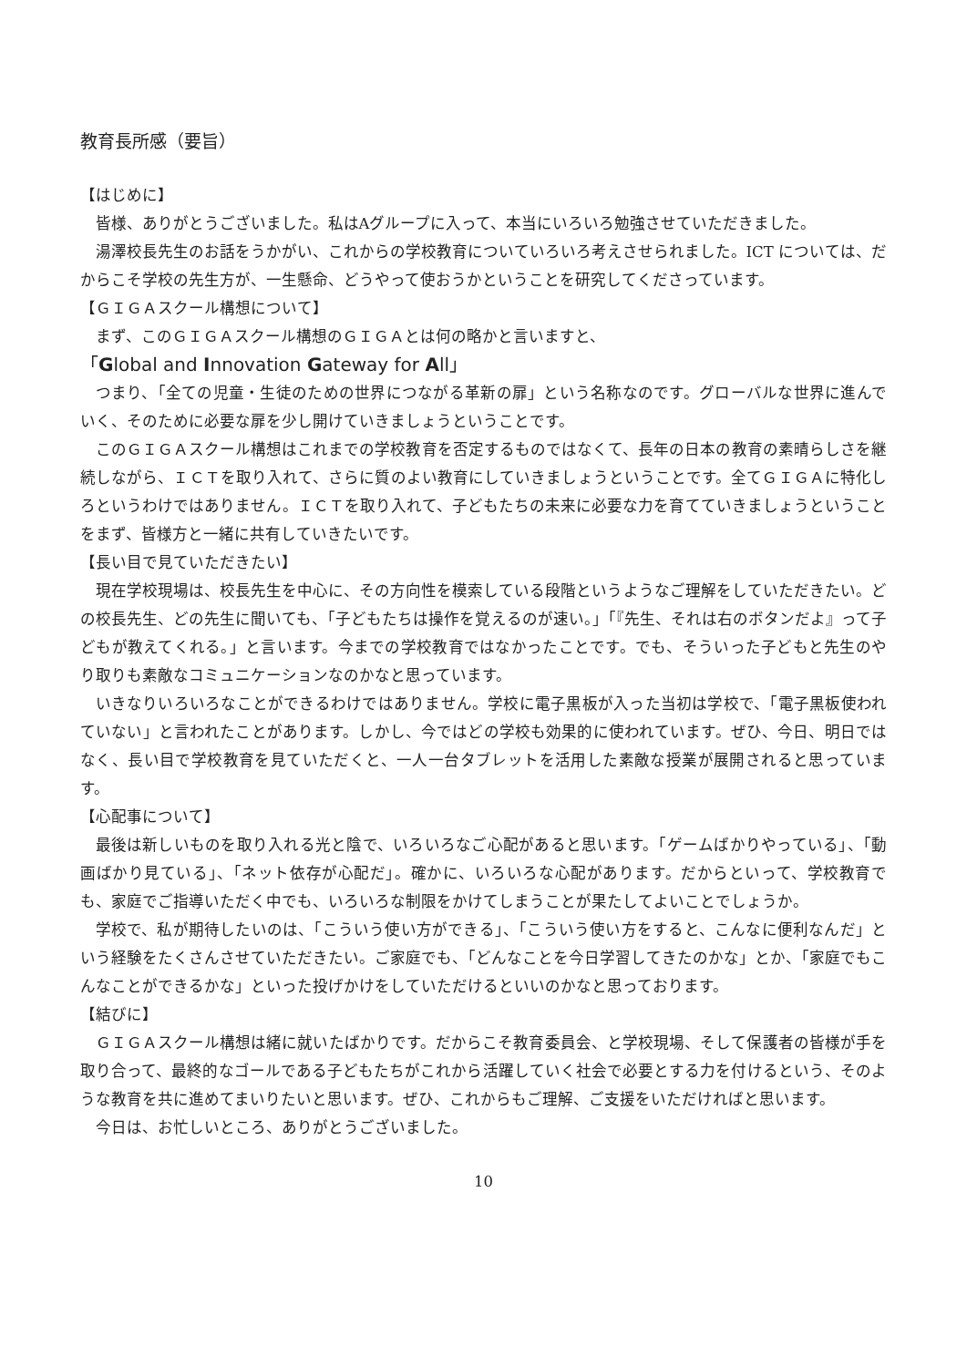教育長所感（要旨）
【はじめに】
皆様、ありがとうございました。私はAグループに入って、本当にいろいろ勉強させていただきました。
湯澤校長先生のお話をうかがい、これからの学校教育についていろいろ考えさせられました。ICT については、だからこそ学校の先生方が、一生懸命、どうやって使おうかということを研究してくださっています。
【ＧＩＧＡスクール構想について】
まず、このＧＩＧＡスクール構想のＧＩＧＡとは何の略かと言いますと、
「Global and Innovation Gateway for All」
つまり、「全ての児童・生徒のための世界につながる革新の扉」という名称なのです。グローバルな世界に進んでいく、そのために必要な扉を少し開けていきましょうということです。
このＧＩＧＡスクール構想はこれまでの学校教育を否定するものではなくて、長年の日本の教育の素晴らしさを継続しながら、ＩＣＴを取り入れて、さらに質のよい教育にしていきましょうということです。全てＧＩＧＡに特化しろというわけではありません。ＩＣＴを取り入れて、子どもたちの未来に必要な力を育てていきましょうということをまず、皆様方と一緒に共有していきたいです。
【長い目で見ていただきたい】
現在学校現場は、校長先生を中心に、その方向性を模索している段階というようなご理解をしていただきたい。どの校長先生、どの先生に聞いても、「子どもたちは操作を覚えるのが速い。」「『先生、それは右のボタンだよ』って子どもが教えてくれる。」と言います。今までの学校教育ではなかったことです。でも、そういった子どもと先生のやり取りも素敵なコミュニケーションなのかなと思っています。
いきなりいろいろなことができるわけではありません。学校に電子黒板が入った当初は学校で、「電子黒板使われていない」と言われたことがあります。しかし、今ではどの学校も効果的に使われています。ぜひ、今日、明日ではなく、長い目で学校教育を見ていただくと、一人一台タブレットを活用した素敵な授業が展開されると思っています。
【心配事について】
最後は新しいものを取り入れる光と陰で、いろいろなご心配があると思います。「ゲームばかりやっている」、「動画ばかり見ている」、「ネット依存が心配だ」。確かに、いろいろな心配があります。だからといって、学校教育でも、家庭でご指導いただく中でも、いろいろな制限をかけてしまうことが果たしてよいことでしょうか。
学校で、私が期待したいのは、「こういう使い方ができる」、「こういう使い方をすると、こんなに便利なんだ」という経験をたくさんさせていただきたい。ご家庭でも、「どんなことを今日学習してきたのかな」とか、「家庭でもこんなことができるかな」といった投げかけをしていただけるといいのかなと思っております。
【結びに】
ＧＩＧＡスクール構想は緒に就いたばかりです。だからこそ教育委員会、と学校現場、そして保護者の皆様が手を取り合って、最終的なゴールである子どもたちがこれから活躍していく社会で必要とする力を付けるという、そのような教育を共に進めてまいりたいと思います。ぜひ、これからもご理解、ご支援をいただければと思います。
今日は、お忙しいところ、ありがとうございました。
10